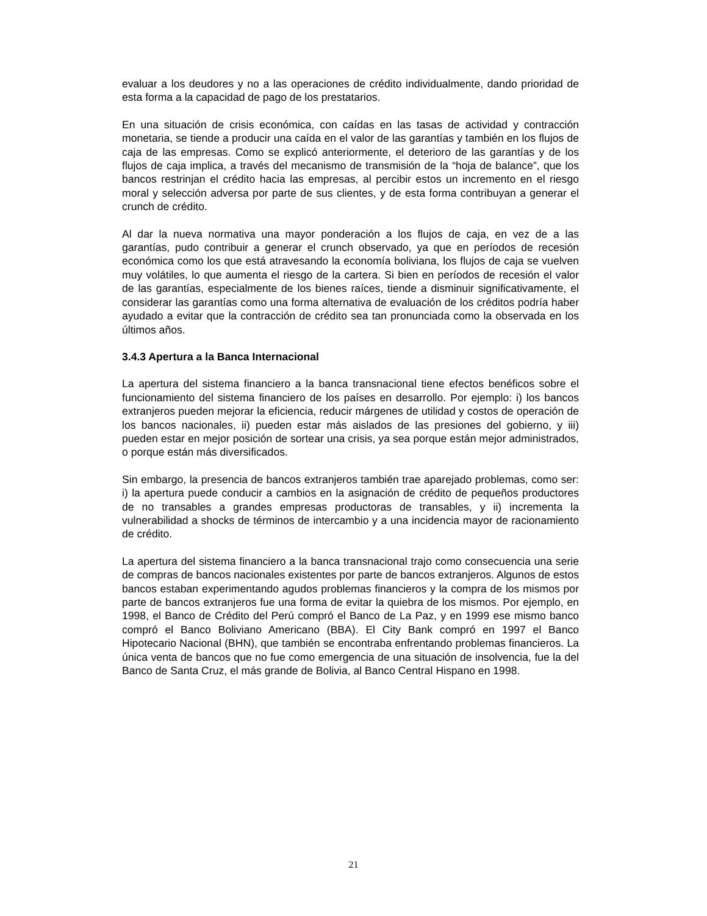evaluar a los deudores y no a las operaciones de crédito individualmente, dando prioridad de esta forma a la capacidad de pago de los prestatarios.
En una situación de crisis económica, con caídas en las tasas de actividad y contracción monetaria, se tiende a producir una caída en el valor de las garantías y también en los flujos de caja de las empresas. Como se explicó anteriormente, el deterioro de las garantías y de los flujos de caja implica, a través del mecanismo de transmisión de la “hoja de balance”, que los bancos restrinjan el crédito hacia las empresas, al percibir estos un incremento en el riesgo moral y selección adversa por parte de sus clientes, y de esta forma contribuyan a generar el crunch de crédito.
Al dar la nueva normativa una mayor ponderación a los flujos de caja, en vez de a las garantías, pudo contribuir a generar el crunch observado, ya que en períodos de recesión económica como los que está atravesando la economía boliviana, los flujos de caja se vuelven muy volátiles, lo que aumenta el riesgo de la cartera. Si bien en períodos de recesión el valor de las garantías, especialmente de los bienes raíces, tiende a disminuir significativamente, el considerar las garantías como una forma alternativa de evaluación de los créditos podría haber ayudado a evitar que la contracción de crédito sea tan pronunciada como la observada en los últimos años.
3.4.3 Apertura a la Banca Internacional
La apertura del sistema financiero a la banca transnacional tiene efectos benéficos sobre el funcionamiento del sistema financiero de los países en desarrollo. Por ejemplo: i) los bancos extranjeros pueden mejorar la eficiencia, reducir márgenes de utilidad y costos de operación de los bancos nacionales, ii) pueden estar más aislados de las presiones del gobierno, y iii) pueden estar en mejor posición de sortear una crisis, ya sea porque están mejor administrados, o porque están más diversificados.
Sin embargo, la presencia de bancos extranjeros también trae aparejado problemas, como ser: i) la apertura puede conducir a cambios en la asignación de crédito de pequeños productores de no transables a grandes empresas productoras de transables, y ii) incrementa la vulnerabilidad a shocks de términos de intercambio y a una incidencia mayor de racionamiento de crédito.
La apertura del sistema financiero a la banca transnacional trajo como consecuencia una serie de compras de bancos nacionales existentes por parte de bancos extranjeros. Algunos de estos bancos estaban experimentando agudos problemas financieros y la compra de los mismos por parte de bancos extranjeros fue una forma de evitar la quiebra de los mismos. Por ejemplo, en 1998, el Banco de Crédito del Perú compró el Banco de La Paz, y en 1999 ese mismo banco compró el Banco Boliviano Americano (BBA). El City Bank compró en 1997 el Banco Hipotecario Nacional (BHN), que también se encontraba enfrentando problemas financieros. La única venta de bancos que no fue como emergencia de una situación de insolvencia, fue la del Banco de Santa Cruz, el más grande de Bolivia, al Banco Central Hispano en 1998.
21